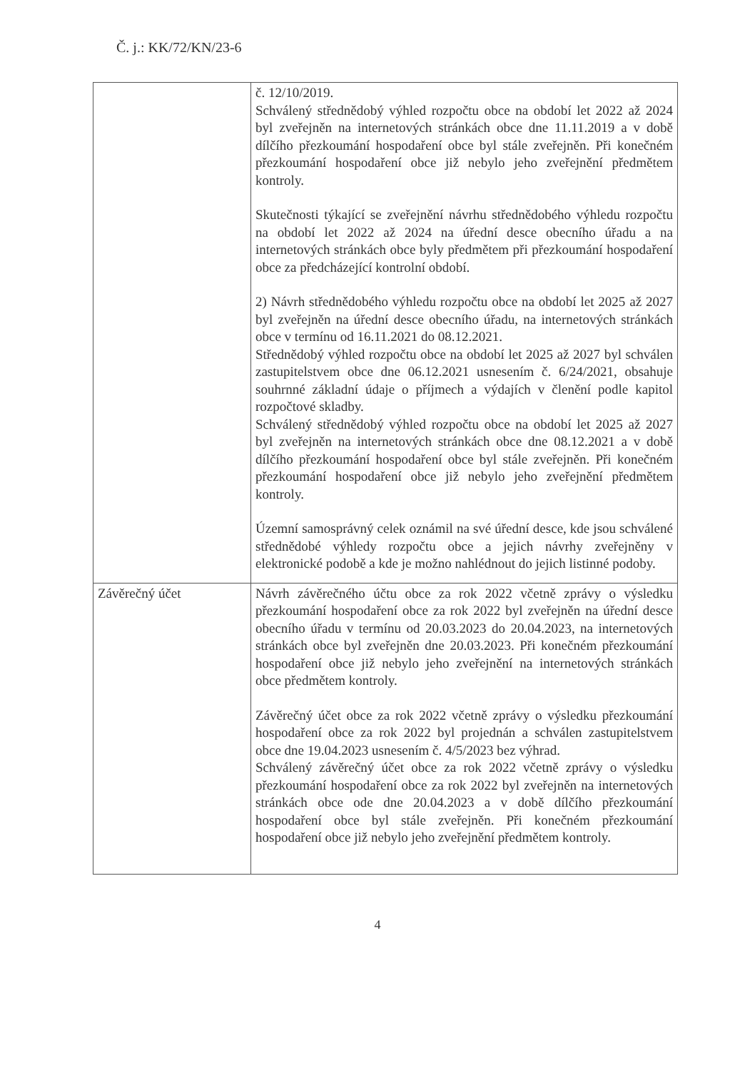Č. j.: KK/72/KN/23-6
| | č. 12/10/2019. Schválený střednědobý výhled rozpočtu obce na období let 2022 až 2024 byl zveřejněn na internetových stránkách obce dne 11.11.2019 a v době dílčího přezkoumání hospodaření obce byl stále zveřejněn. Při konečném přezkoumání hospodaření obce již nebylo jeho zveřejnění předmětem kontroly. Skutečnosti týkající se zveřejnění návrhu střednědobého výhledu rozpočtu na období let 2022 až 2024 na úřední desce obecního úřadu a na internetových stránkách obce byly předmětem při přezkoumání hospodaření obce za předcházející kontrolní období. 2) Návrh střednědobého výhledu rozpočtu obce na období let 2025 až 2027 byl zveřejněn na úřední desce obecního úřadu, na internetových stránkách obce v termínu od 16.11.2021 do 08.12.2021. Střednědobý výhled rozpočtu obce na období let 2025 až 2027 byl schválen zastupitelstvem obce dne 06.12.2021 usnesením č. 6/24/2021, obsahuje souhrnné základní údaje o příjmech a výdajích v členění podle kapitol rozpočtové skladby. Schválený střednědobý výhled rozpočtu obce na období let 2025 až 2027 byl zveřejněn na internetových stránkách obce dne 08.12.2021 a v době dílčího přezkoumání hospodaření obce byl stále zveřejněn. Při konečném přezkoumání hospodaření obce již nebylo jeho zveřejnění předmětem kontroly. Územní samosprávný celek oznámil na své úřední desce, kde jsou schválené střednědobé výhledy rozpočtu obce a jejich návrhy zveřejněny v elektronické podobě a kde je možno nahlédnout do jejich listinné podoby. |
| Závěrečný účet | Návrh závěrečného účtu obce za rok 2022 včetně zprávy o výsledku přezkoumání hospodaření obce za rok 2022 byl zveřejněn na úřední desce obecního úřadu v termínu od 20.03.2023 do 20.04.2023, na internetových stránkách obce byl zveřejněn dne 20.03.2023. Při konečném přezkoumání hospodaření obce již nebylo jeho zveřejnění na internetových stránkách obce předmětem kontroly. Závěrečný účet obce za rok 2022 včetně zprávy o výsledku přezkoumání hospodaření obce za rok 2022 byl projednán a schválen zastupitelstvem obce dne 19.04.2023 usnesením č. 4/5/2023 bez výhrad. Schválený závěrečný účet obce za rok 2022 včetně zprávy o výsledku přezkoumání hospodaření obce za rok 2022 byl zveřejněn na internetových stránkách obce ode dne 20.04.2023 a v době dílčího přezkoumání hospodaření obce byl stále zveřejněn. Při konečném přezkoumání hospodaření obce již nebylo jeho zveřejnění předmětem kontroly. |
4